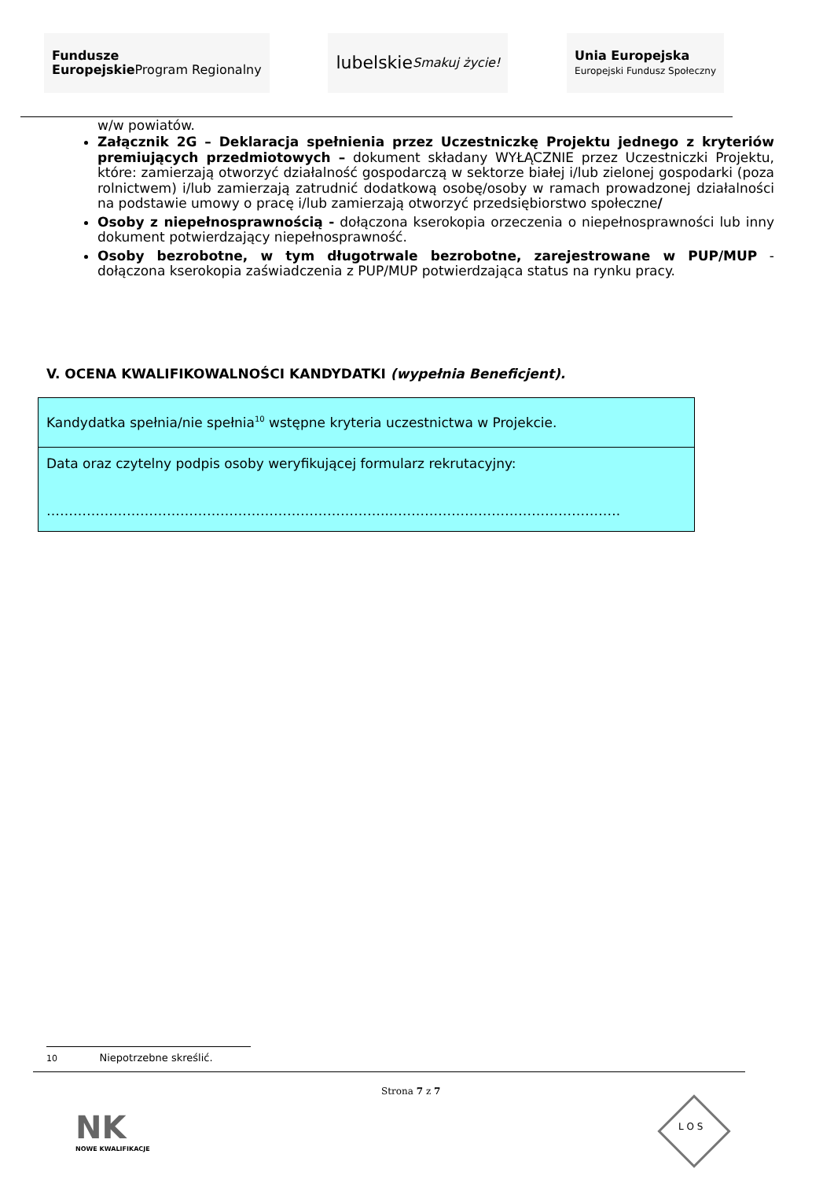Fundusze
Europejskie
Program Regionalny
lubelskie
Smakuj życie!
Unia Europejska
Europejski Fundusz Społeczny
w/w powiatów.
Załącznik 2G – Deklaracja spełnienia przez Uczestniczkę Projektu jednego z kryteriów premiujących przedmiotowych – dokument składany WYŁĄCZNIE przez Uczestniczki Projektu, które: zamierzają otworzyć działalność gospodarczą w sektorze białej i/lub zielonej gospodarki (poza rolnictwem) i/lub zamierzają zatrudnić dodatkową osobę/osoby w ramach prowadzonej działalności na podstawie umowy o pracę i/lub zamierzają otworzyć przedsiębiorstwo społeczne/
Osoby z niepełnosprawnością - dołączona kserokopia orzeczenia o niepełnosprawności lub inny dokument potwierdzający niepełnosprawność.
Osoby bezrobotne, w tym długotrwale bezrobotne, zarejestrowane w PUP/MUP - dołączona kserokopia zaświadczenia z PUP/MUP potwierdzająca status na rynku pracy.
V. OCENA KWALIFIKOWALNOŚCI KANDYDATKI (wypełnia Beneficjent).
| Kandydatka spełnia/nie spełnia<sup>10</sup> wstępne kryteria uczestnictwa w Projekcie. |
| Data oraz czytelny podpis osoby weryfikującej formularz rekrutacyjny: …………………………………………………………………..……………………………………………. |
10 Niepotrzebne skreślić.
Strona 7 z 7
NK
NOWE KWALIFIKACJE
L O S